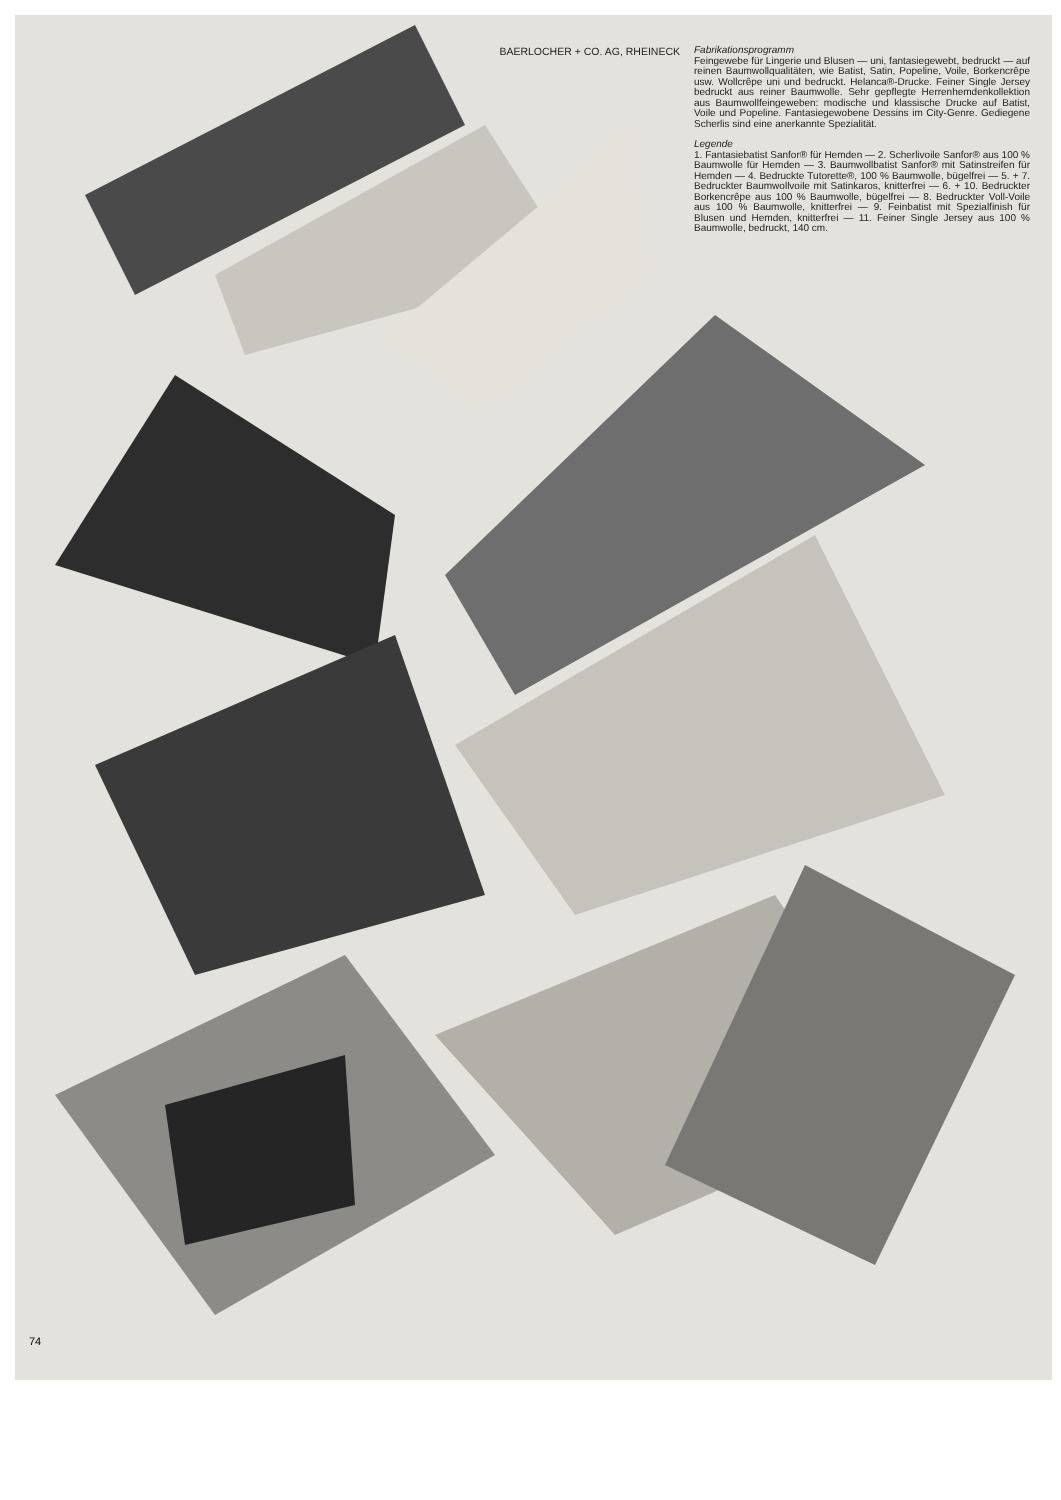BAERLOCHER + CO. AG, RHEINECK
Fabrikationsprogramm
Feingewebe für Lingerie und Blusen — uni, fantasiegewebt, bedruckt — auf reinen Baumwollqualitäten, wie Batist, Satin, Popeline, Voile, Borkencrêpe usw. Wollcrêpe uni und bedruckt. Helanca®-Drucke. Feiner Single Jersey bedruckt aus reiner Baumwolle. Sehr gepflegte Herrenhemdenkollektion aus Baumwollfeingeweben: modische und klassische Drucke auf Batist, Voile und Popeline. Fantasiegewobene Dessins im City-Genre. Gediegene Scherlis sind eine anerkannte Spezialität.
Legende
1. Fantasiebatist Sanfor® für Hemden — 2. Scherlivoile Sanfor® aus 100 % Baumwolle für Hemden — 3. Baumwollbatist Sanfor® mit Satinstreifen für Hemden — 4. Bedruckte Tutorette®, 100 % Baumwolle, bügelfrei — 5. + 7. Bedruckter Baumwollvoile mit Satinkaros, knitterfrei — 6. + 10. Bedruckter Borkencrêpe aus 100 % Baumwolle, bügelfrei — 8. Bedruckter Voll-Voile aus 100 % Baumwolle, knitterfrei — 9. Feinbatist mit Spezialfinish für Blusen und Hemden, knitterfrei — 11. Feiner Single Jersey aus 100 % Baumwolle, bedruckt, 140 cm.
74